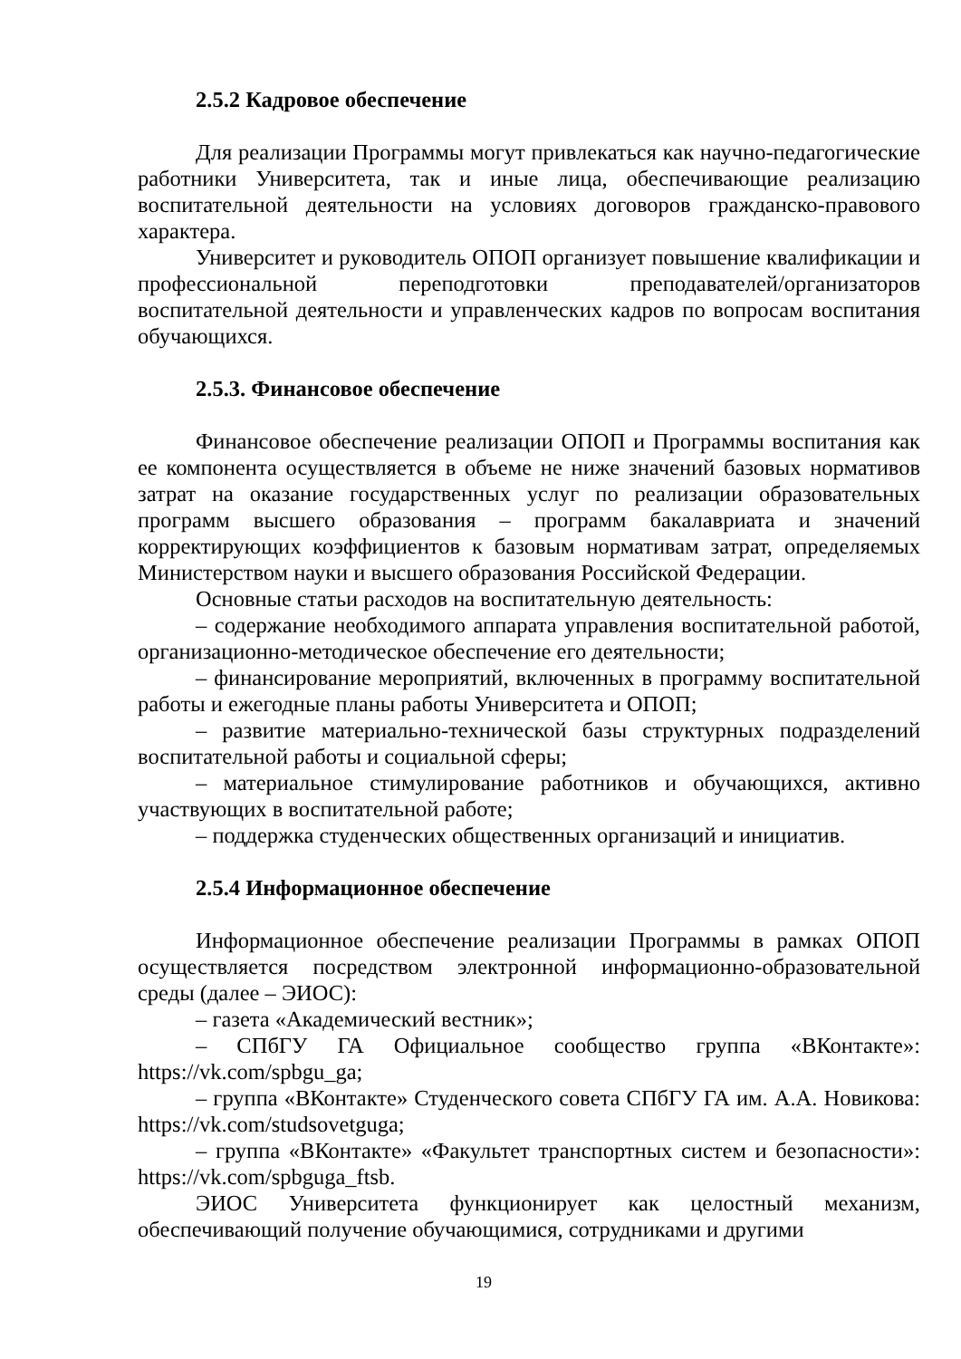2.5.2 Кадровое обеспечение
Для реализации Программы могут привлекаться как научно-педагогические работники Университета, так и иные лица, обеспечивающие реализацию воспитательной деятельности на условиях договоров гражданско-правового характера.
Университет и руководитель ОПОП организует повышение квалификации и профессиональной переподготовки преподавателей/организаторов воспитательной деятельности и управленческих кадров по вопросам воспитания обучающихся.
2.5.3. Финансовое обеспечение
Финансовое обеспечение реализации ОПОП и Программы воспитания как ее компонента осуществляется в объеме не ниже значений базовых нормативов затрат на оказание государственных услуг по реализации образовательных программ высшего образования – программ бакалавриата и значений корректирующих коэффициентов к базовым нормативам затрат, определяемых Министерством науки и высшего образования Российской Федерации.
Основные статьи расходов на воспитательную деятельность:
– содержание необходимого аппарата управления воспитательной работой, организационно-методическое обеспечение его деятельности;
– финансирование мероприятий, включенных в программу воспитательной работы и ежегодные планы работы Университета и ОПОП;
– развитие материально-технической базы структурных подразделений воспитательной работы и социальной сферы;
– материальное стимулирование работников и обучающихся, активно участвующих в воспитательной работе;
– поддержка студенческих общественных организаций и инициатив.
2.5.4 Информационное обеспечение
Информационное обеспечение реализации Программы в рамках ОПОП осуществляется посредством электронной информационно-образовательной среды (далее – ЭИОС):
– газета «Академический вестник»;
– СПбГУ ГА Официальное сообщество группа «ВКонтакте»: https://vk.com/spbgu_ga;
– группа «ВКонтакте» Студенческого совета СПбГУ ГА им. А.А. Новикова: https://vk.com/studsovetguga;
– группа «ВКонтакте» «Факультет транспортных систем и безопасности»: https://vk.com/spbguga_ftsb.
ЭИОС Университета функционирует как целостный механизм, обеспечивающий получение обучающимися, сотрудниками и другими
19